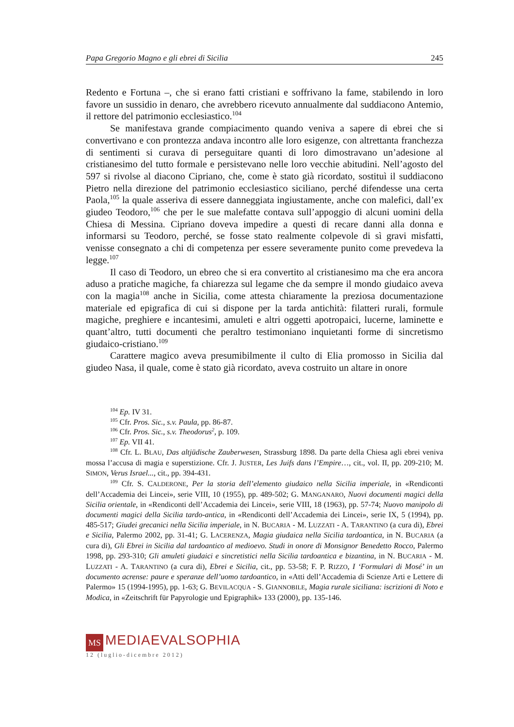Papa Gregorio Magno e gli ebrei di Sicilia 245
Redento e Fortuna –, che si erano fatti cristiani e soffrivano la fame, stabilendo in loro favore un sussidio in denaro, che avrebbero ricevuto annualmente dal suddiacono Antemio, il rettore del patrimonio ecclesiastico.<sup>104</sup>
Se manifestava grande compiacimento quando veniva a sapere di ebrei che si convertivano e con prontezza andava incontro alle loro esigenze, con altrettanta franchezza di sentimenti si curava di perseguitare quanti di loro dimostravano un’adesione al cristianesimo del tutto formale e persistevano nelle loro vecchie abitudini. Nell’agosto del 597 si rivolse al diacono Cipriano, che, come è stato già ricordato, sostituì il suddiacono Pietro nella direzione del patrimonio ecclesiastico siciliano, perché difendesse una certa Paola,<sup>105</sup> la quale asseriva di essere danneggiata ingiustamente, anche con malefici, dall’ex giudeo Teodoro,<sup>106</sup> che per le sue malefatte contava sull’appoggio di alcuni uomini della Chiesa di Messina. Cipriano doveva impedire a questi di recare danni alla donna e informarsi su Teodoro, perché, se fosse stato realmente colpevole di sì gravi misfatti, venisse consegnato a chi di competenza per essere severamente punito come prevedeva la legge.<sup>107</sup>
Il caso di Teodoro, un ebreo che si era convertito al cristianesimo ma che era ancora aduso a pratiche magiche, fa chiarezza sul legame che da sempre il mondo giudaico aveva con la magia<sup>108</sup> anche in Sicilia, come attesta chiaramente la preziosa documentazione materiale ed epigrafica di cui si dispone per la tarda antichità: filatteri rurali, formule magiche, preghiere e incantesimi, amuleti e altri oggetti apotropaici, lucerne, laminette e quant’altro, tutti documenti che peraltro testimoniano inquietanti forme di sincretismo giudaico-cristiano.<sup>109</sup>
Carattere magico aveva presumibilmente il culto di Elia promosso in Sicilia dal giudeo Nasa, il quale, come è stato già ricordato, aveva costruito un altare in onore
<sup>104</sup> Ep. IV 31.
<sup>105</sup> Cfr. Pros. Sic., s.v. Paula, pp. 86-87.
<sup>106</sup> Cfr. Pros. Sic., s.v. Theodorus<sup>2</sup>, p. 109.
<sup>107</sup> Ep. VII 41.
<sup>108</sup> Cfr. L. BLAU, Das altjüdische Zauberwesen, Strassburg 1898. Da parte della Chiesa agli ebrei veniva mossa l’accusa di magia e superstizione. Cfr. J. JUSTER, Les Juifs dans l’Empire…, cit., vol. II, pp. 209-210; M. SIMON, Verus Israel..., cit., pp. 394-431.
<sup>109</sup> Cfr. S. CALDERONE, Per la storia dell’elemento giudaico nella Sicilia imperiale, in «Rendiconti dell’Accademia dei Lincei», serie VIII, 10 (1955), pp. 489-502; G. MANGANARO, Nuovi documenti magici della Sicilia orientale, in «Rendiconti dell’Accademia dei Lincei», serie VIII, 18 (1963), pp. 57-74; Nuovo manipolo di documenti magici della Sicilia tardo-antica, in «Rendiconti dell’Accademia dei Lincei», serie IX, 5 (1994), pp. 485-517; Giudei grecanici nella Sicilia imperiale, in N. BUCARIA - M. LUZZATI - A. TARANTINO (a cura di), Ebrei e Sicilia, Palermo 2002, pp. 31-41; G. LACERENZA, Magia giudaica nella Sicilia tardoantica, in N. BUCARIA (a cura di), Gli Ebrei in Sicilia dal tardoantico al medioevo. Studi in onore di Monsignor Benedetto Rocco, Palermo 1998, pp. 293-310; Gli amuleti giudaici e sincretistici nella Sicilia tardoantica e bizantina, in N. BUCARIA - M. LUZZATI - A. TARANTINO (a cura di), Ebrei e Sicilia, cit., pp. 53-58; F. P. RIZZO, I ‘Formulari di Mosé’ in un documento acrense: paure e speranze dell’uomo tardoantico, in «Atti dell’Accademia di Scienze Arti e Lettere di Palermo» 15 (1994-1995), pp. 1-63; G. BEVILACQUA - S. GIANNOBILE, Magia rurale siciliana: iscrizioni di Noto e Modica, in «Zeitschrift für Papyrologie und Epigraphik» 133 (2000), pp. 135-146.
MS MEDIAEVALSOPHIA
12 (luglio-dicembre 2012)